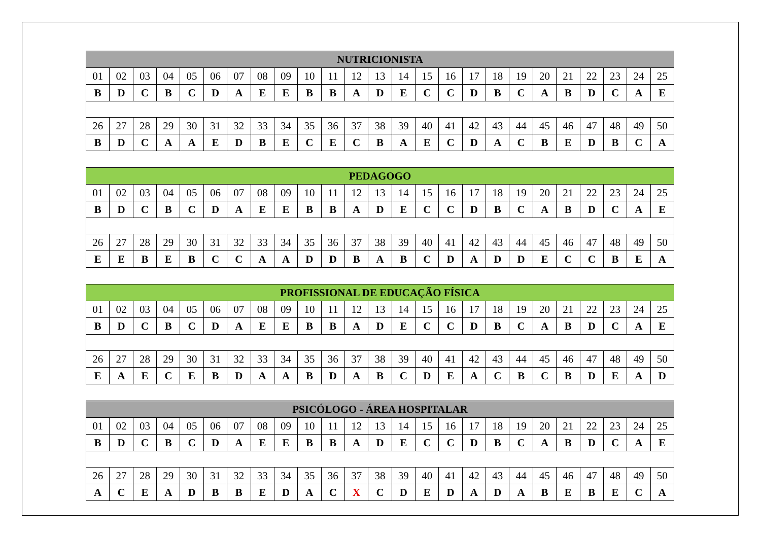| NUTRICIONISTA | | | | | | | | | | | | | | | | | | | | | | | | |
| --- | --- | --- | --- | --- | --- | --- | --- | --- | --- | --- | --- | --- | --- | --- | --- | --- | --- | --- | --- | --- | --- | --- | --- | --- |
| 01 | 02 | 03 | 04 | 05 | 06 | 07 | 08 | 09 | 10 | 11 | 12 | 13 | 14 | 15 | 16 | 17 | 18 | 19 | 20 | 21 | 22 | 23 | 24 | 25 |
| B | D | C | B | C | D | A | E | E | B | B | A | D | E | C | C | D | B | C | A | B | D | C | A | E |
| 26 | 27 | 28 | 29 | 30 | 31 | 32 | 33 | 34 | 35 | 36 | 37 | 38 | 39 | 40 | 41 | 42 | 43 | 44 | 45 | 46 | 47 | 48 | 49 | 50 |
| B | D | C | A | A | E | D | B | E | C | E | C | B | A | E | C | D | A | C | B | E | D | B | C | A |
| PEDAGOGO | | | | | | | | | | | | | | | | | | | | | | | | |
| --- | --- | --- | --- | --- | --- | --- | --- | --- | --- | --- | --- | --- | --- | --- | --- | --- | --- | --- | --- | --- | --- | --- | --- | --- |
| 01 | 02 | 03 | 04 | 05 | 06 | 07 | 08 | 09 | 10 | 11 | 12 | 13 | 14 | 15 | 16 | 17 | 18 | 19 | 20 | 21 | 22 | 23 | 24 | 25 |
| B | D | C | B | C | D | A | E | E | B | B | A | D | E | C | C | D | B | C | A | B | D | C | A | E |
| 26 | 27 | 28 | 29 | 30 | 31 | 32 | 33 | 34 | 35 | 36 | 37 | 38 | 39 | 40 | 41 | 42 | 43 | 44 | 45 | 46 | 47 | 48 | 49 | 50 |
| E | E | B | E | B | C | C | A | A | D | D | B | A | B | C | D | A | D | D | E | C | C | B | E | A |
| PROFISSIONAL DE EDUCAÇÃO FÍSICA | | | | | | | | | | | | | | | | | | | | | | | | |
| --- | --- | --- | --- | --- | --- | --- | --- | --- | --- | --- | --- | --- | --- | --- | --- | --- | --- | --- | --- | --- | --- | --- | --- | --- |
| 01 | 02 | 03 | 04 | 05 | 06 | 07 | 08 | 09 | 10 | 11 | 12 | 13 | 14 | 15 | 16 | 17 | 18 | 19 | 20 | 21 | 22 | 23 | 24 | 25 |
| B | D | C | B | C | D | A | E | E | B | B | A | D | E | C | C | D | B | C | A | B | D | C | A | E |
| 26 | 27 | 28 | 29 | 30 | 31 | 32 | 33 | 34 | 35 | 36 | 37 | 38 | 39 | 40 | 41 | 42 | 43 | 44 | 45 | 46 | 47 | 48 | 49 | 50 |
| E | A | E | C | E | B | D | A | A | B | D | A | B | C | D | E | A | C | B | C | B | D | E | A | D |
| PSICÓLOGO - ÁREA HOSPITALAR | | | | | | | | | | | | | | | | | | | | | | | | |
| --- | --- | --- | --- | --- | --- | --- | --- | --- | --- | --- | --- | --- | --- | --- | --- | --- | --- | --- | --- | --- | --- | --- | --- | --- |
| 01 | 02 | 03 | 04 | 05 | 06 | 07 | 08 | 09 | 10 | 11 | 12 | 13 | 14 | 15 | 16 | 17 | 18 | 19 | 20 | 21 | 22 | 23 | 24 | 25 |
| B | D | C | B | C | D | A | E | E | B | B | A | D | E | C | C | D | B | C | A | B | D | C | A | E |
| 26 | 27 | 28 | 29 | 30 | 31 | 32 | 33 | 34 | 35 | 36 | 37 | 38 | 39 | 40 | 41 | 42 | 43 | 44 | 45 | 46 | 47 | 48 | 49 | 50 |
| A | C | E | A | D | B | B | E | D | A | C | X | C | D | E | D | A | D | A | B | E | B | E | C | A |